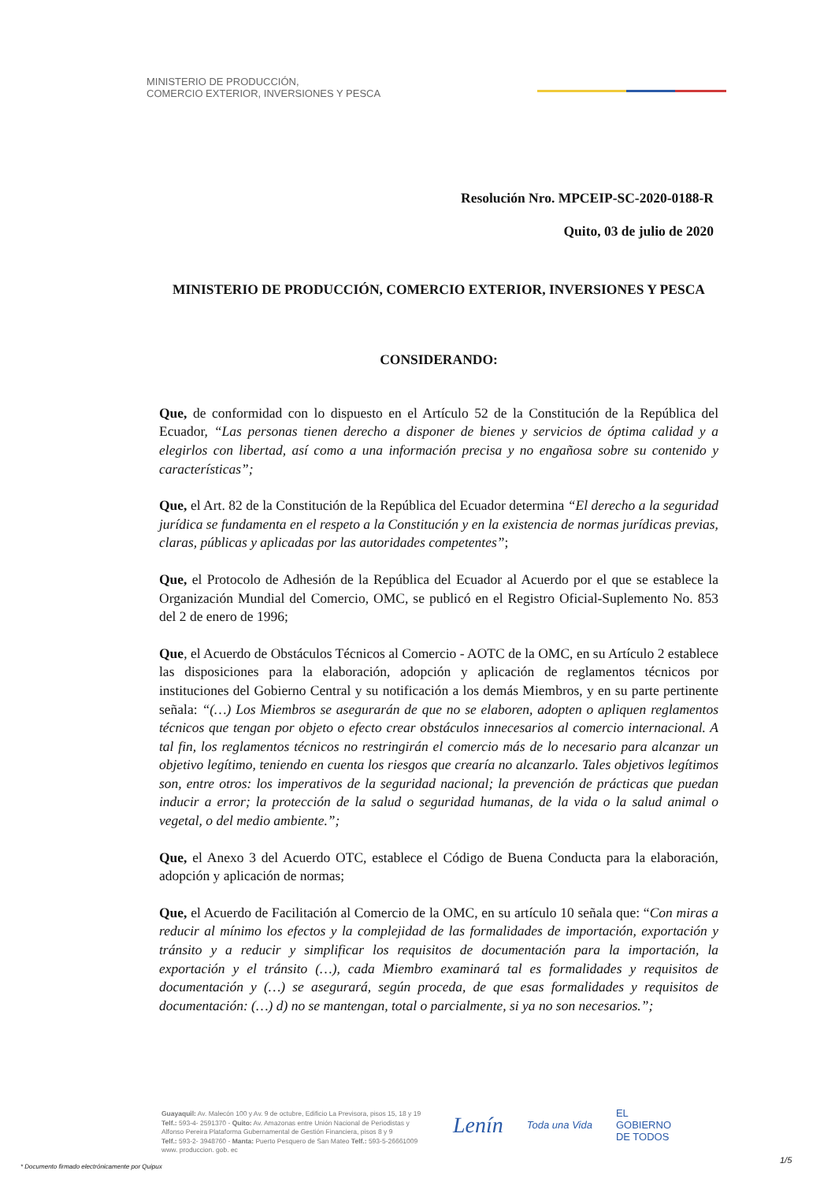MINISTERIO DE PRODUCCIÓN,
COMERCIO EXTERIOR, INVERSIONES Y PESCA
Resolución Nro. MPCEIP-SC-2020-0188-R
Quito, 03 de julio de 2020
MINISTERIO DE PRODUCCIÓN, COMERCIO EXTERIOR, INVERSIONES Y PESCA
CONSIDERANDO:
Que, de conformidad con lo dispuesto en el Artículo 52 de la Constitución de la República del Ecuador, “Las personas tienen derecho a disponer de bienes y servicios de óptima calidad y a elegirlos con libertad, así como a una información precisa y no engañosa sobre su contenido y características”;
Que, el Art. 82 de la Constitución de la República del Ecuador determina “El derecho a la seguridad jurídica se fundamenta en el respeto a la Constitución y en la existencia de normas jurídicas previas, claras, públicas y aplicadas por las autoridades competentes”;
Que, el Protocolo de Adhesión de la República del Ecuador al Acuerdo por el que se establece la Organización Mundial del Comercio, OMC, se publicó en el Registro Oficial-Suplemento No. 853 del 2 de enero de 1996;
Que, el Acuerdo de Obstáculos Técnicos al Comercio - AOTC de la OMC, en su Artículo 2 establece las disposiciones para la elaboración, adopción y aplicación de reglamentos técnicos por instituciones del Gobierno Central y su notificación a los demás Miembros, y en su parte pertinente señala: “(…) Los Miembros se asegurarán de que no se elaboren, adopten o apliquen reglamentos técnicos que tengan por objeto o efecto crear obstáculos innecesarios al comercio internacional. A tal fin, los reglamentos técnicos no restringirán el comercio más de lo necesario para alcanzar un objetivo legítimo, teniendo en cuenta los riesgos que crearía no alcanzarlo. Tales objetivos legítimos son, entre otros: los imperativos de la seguridad nacional; la prevención de prácticas que puedan inducir a error; la protección de la salud o seguridad humanas, de la vida o la salud animal o vegetal, o del medio ambiente.”;
Que, el Anexo 3 del Acuerdo OTC, establece el Código de Buena Conducta para la elaboración, adopción y aplicación de normas;
Que, el Acuerdo de Facilitación al Comercio de la OMC, en su artículo 10 señala que: “Con miras a reducir al mínimo los efectos y la complejidad de las formalidades de importación, exportación y tránsito y a reducir y simplificar los requisitos de documentación para la importación, la exportación y el tránsito (…), cada Miembro examinará tal es formalidades y requisitos de documentación y (…) se asegurará, según proceda, de que esas formalidades y requisitos de documentación: (…) d) no se mantengan, total o parcialmente, si ya no son necesarios.”;
Guayaquil: Av. Malecón 100 y Av. 9 de octubre, Edificio La Previsora, pisos 15, 18 y 19
Telf.: 593-4- 2591370 - Quito: Av. Amazonas entre Unión Nacional de Periodistas y
Alfonso Pereira Plataforma Gubernamental de Gestión Financiera, pisos 8 y 9
Telf.: 593-2- 3948760 - Manta: Puerto Pesquero de San Mateo Telf.: 593-5-26661009
www. produccion. gob. ec
Lenín Toda una Vida EL
GOBIERNO
DE TODOS
* Documento firmado electrónicamente por Quipux
1/5